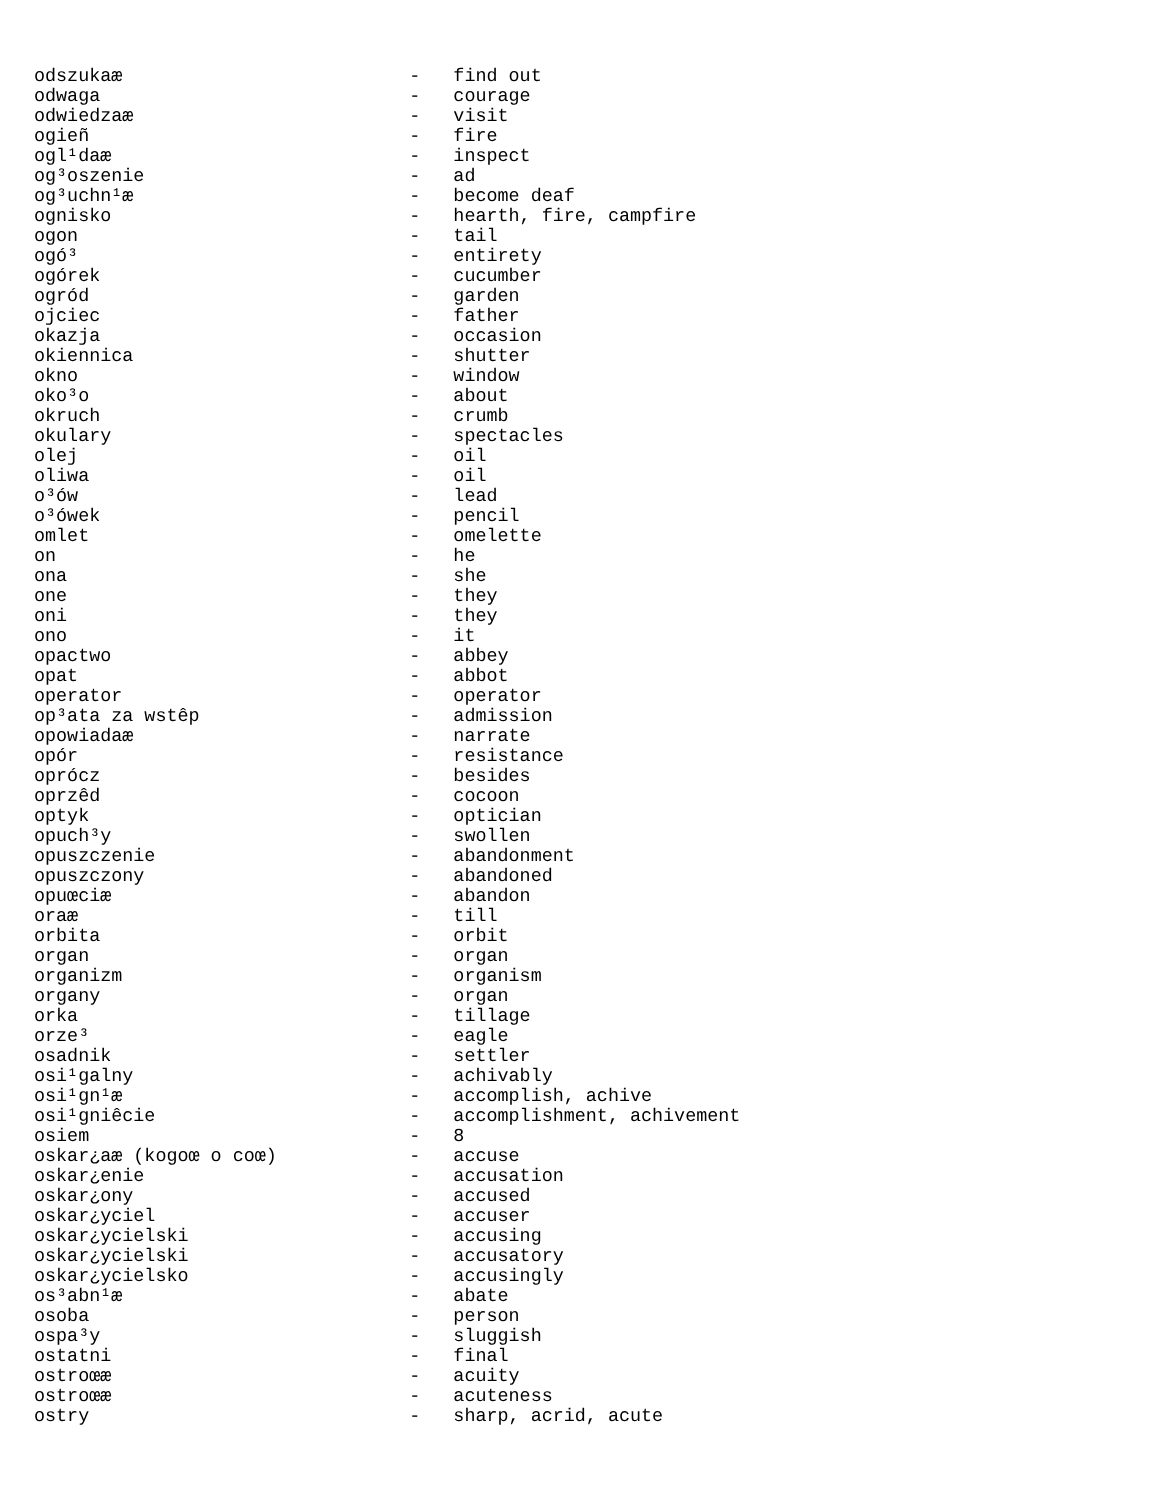odszukaæ                          -   find out
odwaga                            -   courage
odwiedzaæ                         -   visit
ogieñ                             -   fire
ogl¹daæ                           -   inspect
og³oszenie                        -   ad
og³uchn¹æ                         -   become deaf
ognisko                           -   hearth, fire, campfire
ogon                              -   tail
ogó³                              -   entirety
ogórek                            -   cucumber
ogród                             -   garden
ojciec                            -   father
okazja                            -   occasion
okiennica                         -   shutter
okno                              -   window
oko³o                             -   about
okruch                            -   crumb
okulary                           -   spectacles
olej                              -   oil
oliwa                             -   oil
o³ów                              -   lead
o³ówek                            -   pencil
omlet                             -   omelette
on                                -   he
ona                               -   she
one                               -   they
oni                               -   they
ono                               -   it
opactwo                           -   abbey
opat                              -   abbot
operator                          -   operator
op³ata za wstêp                   -   admission
opowiadaæ                         -   narrate
opór                              -   resistance
oprócz                            -   besides
oprzêd                            -   cocoon
optyk                             -   optician
opuch³y                           -   swollen
opuszczenie                       -   abandonment
opuszczony                        -   abandoned
opuœciæ                           -   abandon
oraæ                              -   till
orbita                            -   orbit
organ                             -   organ
organizm                          -   organism
organy                            -   organ
orka                              -   tillage
orze³                             -   eagle
osadnik                           -   settler
osi¹galny                         -   achivably
osi¹gn¹æ                          -   accomplish, achive
osi¹gniêcie                       -   accomplishment, achivement
osiem                             -   8
oskar¿aæ (kogoœ o coœ)            -   accuse
oskar¿enie                        -   accusation
oskar¿ony                         -   accused
oskar¿yciel                       -   accuser
oskar¿ycielski                    -   accusing
oskar¿ycielski                    -   accusatory
oskar¿ycielsko                    -   accusingly
os³abn¹æ                          -   abate
osoba                             -   person
ospa³y                            -   sluggish
ostatni                           -   final
ostroœæ                           -   acuity
ostroœæ                           -   acuteness
ostry                             -   sharp, acrid, acute